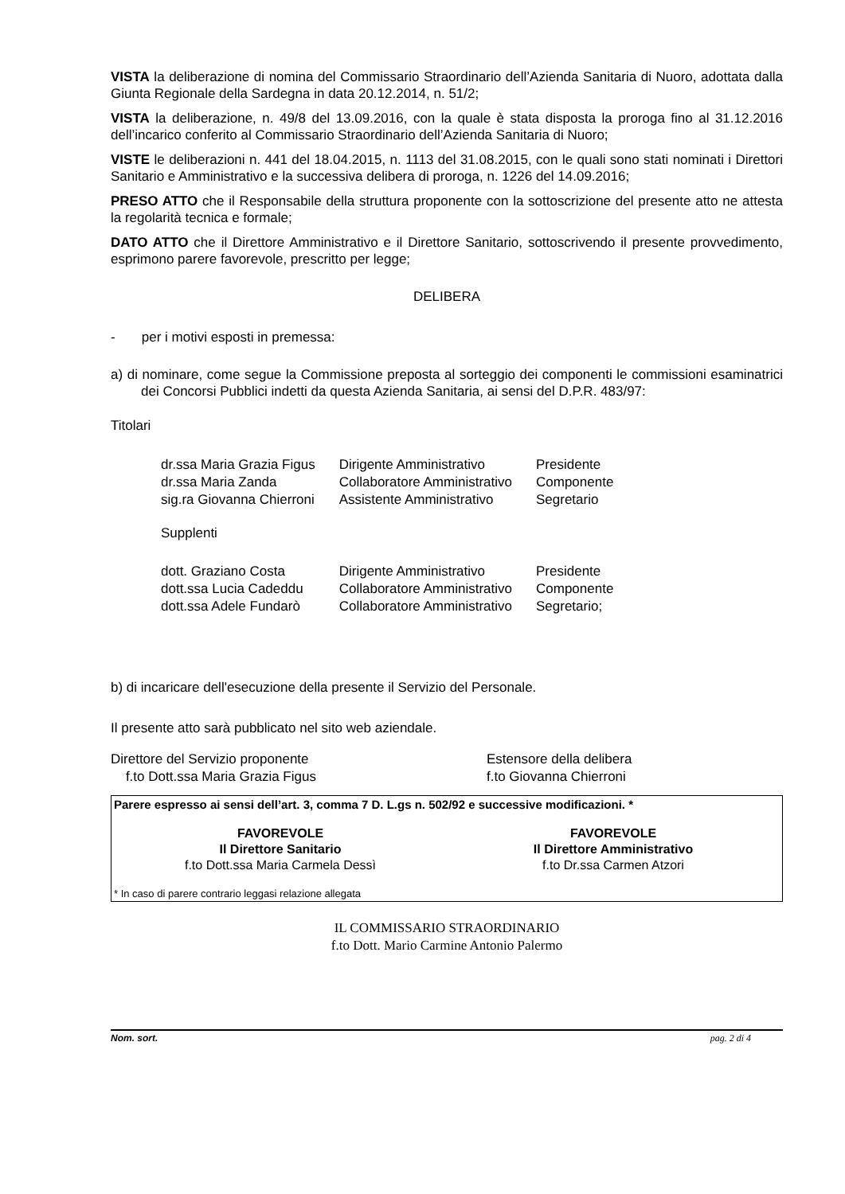VISTA la deliberazione di nomina del Commissario Straordinario dell’Azienda Sanitaria di Nuoro, adottata dalla Giunta Regionale della Sardegna in data 20.12.2014, n. 51/2;
VISTA la deliberazione, n. 49/8 del 13.09.2016, con la quale è stata disposta la proroga fino al 31.12.2016 dell’incarico conferito al Commissario Straordinario dell’Azienda Sanitaria di Nuoro;
VISTE le deliberazioni n. 441 del 18.04.2015, n. 1113 del 31.08.2015, con le quali sono stati nominati i Direttori Sanitario e Amministrativo e la successiva delibera di proroga, n. 1226 del 14.09.2016;
PRESO ATTO che il Responsabile della struttura proponente con la sottoscrizione del presente atto ne attesta la regolarità tecnica e formale;
DATO ATTO che il Direttore Amministrativo e il Direttore Sanitario, sottoscrivendo il presente provvedimento, esprimono parere favorevole, prescritto per legge;
DELIBERA
- per i motivi esposti in premessa:
a) di nominare, come segue la Commissione preposta al sorteggio dei componenti le commissioni esaminatrici dei Concorsi Pubblici indetti da questa Azienda Sanitaria, ai sensi del D.P.R. 483/97:
Titolari
| dr.ssa Maria Grazia Figus | Dirigente Amministrativo | Presidente |
| dr.ssa Maria Zanda | Collaboratore Amministrativo | Componente |
| sig.ra Giovanna Chierroni | Assistente Amministrativo | Segretario |
| Supplenti | | |
| dott. Graziano Costa | Dirigente Amministrativo | Presidente |
| dott.ssa Lucia Cadeddu | Collaboratore Amministrativo | Componente |
| dott.ssa Adele Fundarò | Collaboratore Amministrativo | Segretario; |
b) di incaricare dell'esecuzione della presente il Servizio del Personale.
Il presente atto sarà pubblicato nel sito web aziendale.
Direttore del Servizio proponente
f.to Dott.ssa Maria Grazia Figus
Estensore della delibera
f.to Giovanna Chierroni
Parere espresso ai sensi dell’art. 3, comma 7 D. L.gs n. 502/92 e successive modificazioni. *
FAVOREVOLE
Il Direttore Sanitario
f.to Dott.ssa Maria Carmela Dessì
FAVOREVOLE
Il Direttore Amministrativo
f.to Dr.ssa Carmen Atzori
* In caso di parere contrario leggasi relazione allegata
IL COMMISSARIO STRAORDINARIO
f.to Dott. Mario Carmine Antonio Palermo
Nom. sort. pag. 2 di 4